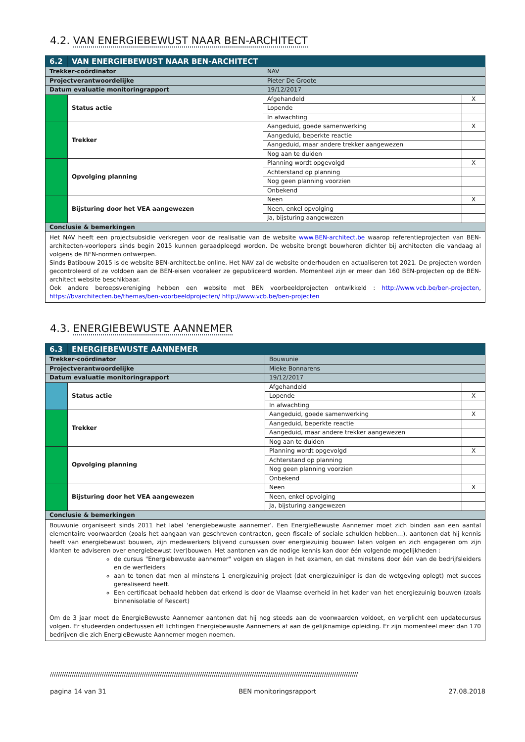4.2. VAN ENERGIEBEWUST NAAR BEN-ARCHITECT
| 6.2 | VAN ENERGIEBEWUST NAAR BEN-ARCHITECT | | | |
| Trekker-coördinator | | NAV | | |
| Projectverantwoordelijke | | Pieter De Groote | | |
| Datum evaluatie monitoringrapport | | 19/12/2017 | | |
| | Status actie | | Afgehandeld | X |
| | | | Lopende | |
| | | | In afwachting | |
| | Trekker | | Aangeduid, goede samenwerking | X |
| | | | Aangeduid, beperkte reactie | |
| | | | Aangeduid, maar andere trekker aangewezen | |
| | | | Nog aan te duiden | |
| | Opvolging planning | | Planning wordt opgevolgd | X |
| | | | Achterstand op planning | |
| | | | Nog geen planning voorzien | |
| | | | Onbekend | |
| | Bijsturing door het VEA aangewezen | | Neen | X |
| | | | Neen, enkel opvolging | |
| | | | Ja, bijsturing aangewezen | |
| Conclusie & bemerkingen | | | | |
| Het NAV heeft een projectsubsidie verkregen voor de realisatie van de website www.BEN-architect.be waarop referentieprojecten van BEN-architecten-voorlopers sinds begin 2015 kunnen geraadpleegd worden. De website brengt bouwheren dichter bij architecten die vandaag al volgens de BEN-normen ontwerpen. Sinds Batibouw 2015 is de website BEN-architect.be online. Het NAV zal de website onderhouden en actualiseren tot 2021. De projecten worden gecontroleerd of ze voldoen aan de BEN-eisen vooraleer ze gepubliceerd worden. Momenteel zijn er meer dan 160 BEN-projecten op de BEN-architect website beschikbaar. Ook andere beroepsvereniging hebben een website met BEN voorbeeldprojecten ontwikkeld : http://www.vcb.be/ben-projecten , https://bvarchitecten.be/themas/ben-voorbeeldprojecten/ http://www.vcb.be/ben-projecten | | | | |
4.3. ENERGIEBEWUSTE AANNEMER
| 6.3 | ENERGIEBEWUSTE AANNEMER | | | |
| Trekker-coördinator | | Bouwunie | | |
| Projectverantwoordelijke | | Mieke Bonnarens | | |
| Datum evaluatie monitoringrapport | | 19/12/2017 | | |
| | Status actie | | Afgehandeld | |
| | | | Lopende | X |
| | | | In afwachting | |
| | Trekker | | Aangeduid, goede samenwerking | X |
| | | | Aangeduid, beperkte reactie | |
| | | | Aangeduid, maar andere trekker aangewezen | |
| | | | Nog aan te duiden | |
| | Opvolging planning | | Planning wordt opgevolgd | X |
| | | | Achterstand op planning | |
| | | | Nog geen planning voorzien | |
| | | | Onbekend | |
| | Bijsturing door het VEA aangewezen | | Neen | X |
| | | | Neen, enkel opvolging | |
| | | | Ja, bijsturing aangewezen | |
| Conclusie & bemerkingen | | | | |
| Bouwunie organiseert sinds 2011 het label ‘energiebewuste aannemer’. Een EnergieBewuste Aannemer moet zich binden aan een aantal elementaire voorwaarden (zoals het aangaan van geschreven contracten, geen fiscale of sociale schulden hebben…), aantonen dat hij kennis heeft van energiebewust bouwen, zijn medewerkers blijvend cursussen over energiezuinig bouwen laten volgen en zich engageren om zijn klanten te adviseren over energiebewust (ver)bouwen. Het aantonen van de nodige kennis kan door één volgende mogelijkheden : de cursus "Energiebewuste aannemer" volgen en slagen in het examen, en dat minstens door één van de bedrijfsleiders en de werfleiders aan te tonen dat men al minstens 1 energiezuinig project (dat energiezuiniger is dan de wetgeving oplegt) met succes gerealiseerd heeft. Een certificaat behaald hebben dat erkend is door de Vlaamse overheid in het kader van het energiezuinig bouwen (zoals binnenisolatie of Rescert) Om de 3 jaar moet de EnergieBewuste Aannemer aantonen dat hij nog steeds aan de voorwaarden voldoet, en verplicht een updatecursus volgen. Er studeerden ondertussen elf lichtingen Energiebewuste Aannemers af aan de gelijknamige opleiding. Er zijn momenteel meer dan 170 bedrijven die zich EnergieBewuste Aannemer mogen noemen. | | | | |
//////////////////////////////////////////////////////////////////////////////////////////////////////////////////////////////////////////////////////////
pagina 14 van 31 BEN monitoringsrapport 27.08.2018